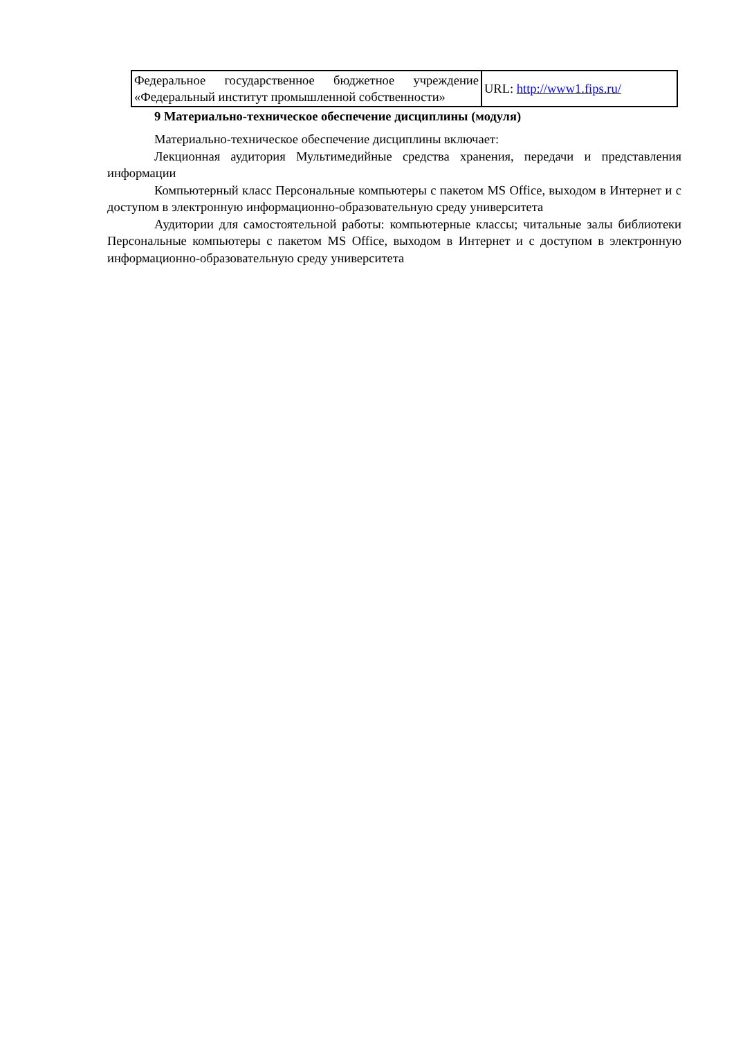| Федеральное государственное бюджетное учреждение «Федеральный институт промышленной собственности» | URL: http://www1.fips.ru/ |
9 Материально-техническое обеспечение дисциплины (модуля)
Материально-техническое обеспечение дисциплины включает:
Лекционная аудитория Мультимедийные средства хранения, передачи и представления информации
Компьютерный класс Персональные компьютеры с пакетом MS Office, выходом в Интернет и с доступом в электронную информационно-образовательную среду университета
Аудитории для самостоятельной работы: компьютерные классы; читальные залы библиотеки Персональные компьютеры с пакетом MS Office, выходом в Интернет и с доступом в электронную информационно-образовательную среду университета